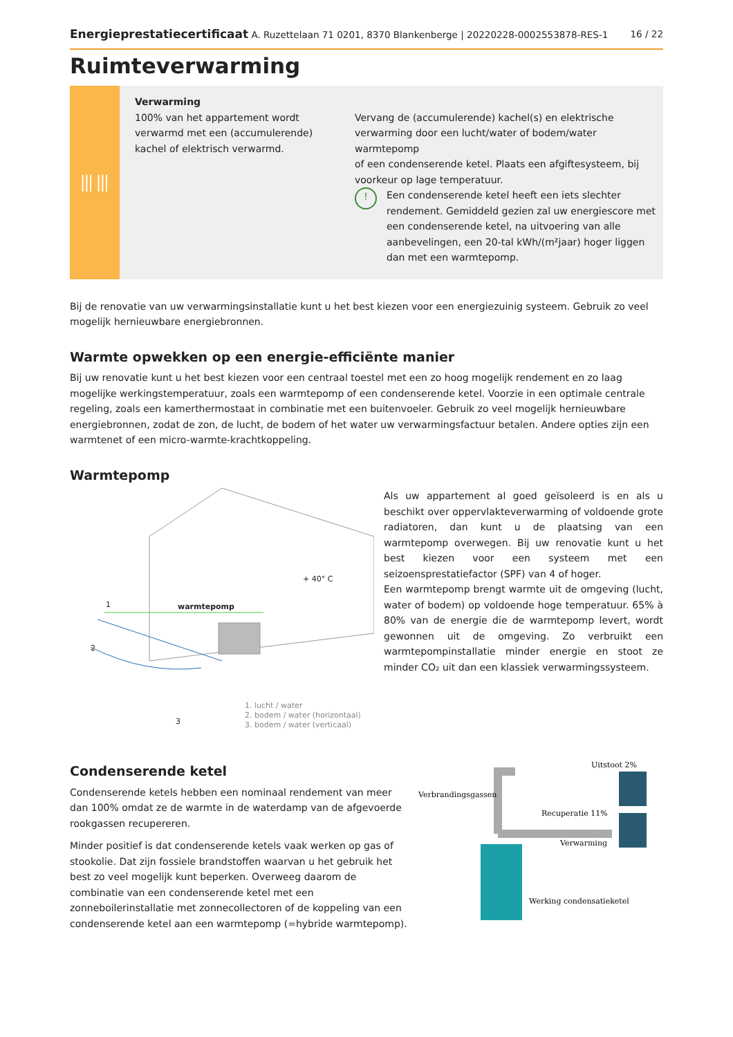Energieprestatiecertificaat A. Ruzettelaan 71 0201, 8370 Blankenberge | 20220228-0002553878-RES-1 16 / 22
Ruimteverwarming
⦀⦀
Verwarming
100% van het appartement wordt verwarmd met een (accumulerende) kachel of elektrisch verwarmd.
Vervang de (accumulerende) kachel(s) en elektrische verwarming door een lucht/water of bodem/water warmtepomp
of een condenserende ketel. Plaats een afgiftesysteem, bij voorkeur op lage temperatuur.
! Een condenserende ketel heeft een iets slechter rendement. Gemiddeld gezien zal uw energiescore met een condenserende ketel, na uitvoering van alle aanbevelingen, een 20-tal kWh/(m²jaar) hoger liggen dan met een warmtepomp.
Bij de renovatie van uw verwarmingsinstallatie kunt u het best kiezen voor een energiezuinig systeem. Gebruik zo veel mogelijk hernieuwbare energiebronnen.
Warmte opwekken op een energie-efficiënte manier
Bij uw renovatie kunt u het best kiezen voor een centraal toestel met een zo hoog mogelijk rendement en zo laag mogelijke werkingstemperatuur, zoals een warmtepomp of een condenserende ketel. Voorzie in een optimale centrale regeling, zoals een kamerthermostaat in combinatie met een buitenvoeler. Gebruik zo veel mogelijk hernieuwbare energiebronnen, zodat de zon, de lucht, de bodem of het water uw verwarmingsfactuur betalen. Andere opties zijn een warmtenet of een micro-warmte-krachtkoppeling.
Warmtepomp
warmtepomp
+ 40° C
1
2
3
1. lucht / water
2. bodem / water (horizontaal)
3. bodem / water (verticaal)
Als uw appartement al goed geïsoleerd is en als u beschikt over oppervlakteverwarming of voldoende grote radiatoren, dan kunt u de plaatsing van een warmtepomp overwegen. Bij uw renovatie kunt u het best kiezen voor een systeem met een seizoensprestatiefactor (SPF) van 4 of hoger.
Een warmtepomp brengt warmte uit de omgeving (lucht, water of bodem) op voldoende hoge temperatuur. 65% à 80% van de energie die de warmtepomp levert, wordt gewonnen uit de omgeving. Zo verbruikt een warmtepompinstallatie minder energie en stoot ze minder CO₂ uit dan een klassiek verwarmingssysteem.
Condenserende ketel
Condenserende ketels hebben een nominaal rendement van meer dan 100% omdat ze de warmte in de waterdamp van de afgevoerde rookgassen recupereren.
Minder positief is dat condenserende ketels vaak werken op gas of stookolie. Dat zijn fossiele brandstoffen waarvan u het gebruik het best zo veel mogelijk kunt beperken. Overweeg daarom de combinatie van een condenserende ketel met een zonneboilerinstallatie met zonnecollectoren of de koppeling van een condenserende ketel aan een warmtepomp (=hybride warmtepomp).
Verbrandingsgassen
Uitstoot 2%
Recuperatie 11%
Verwarming
Werking condensatieketel